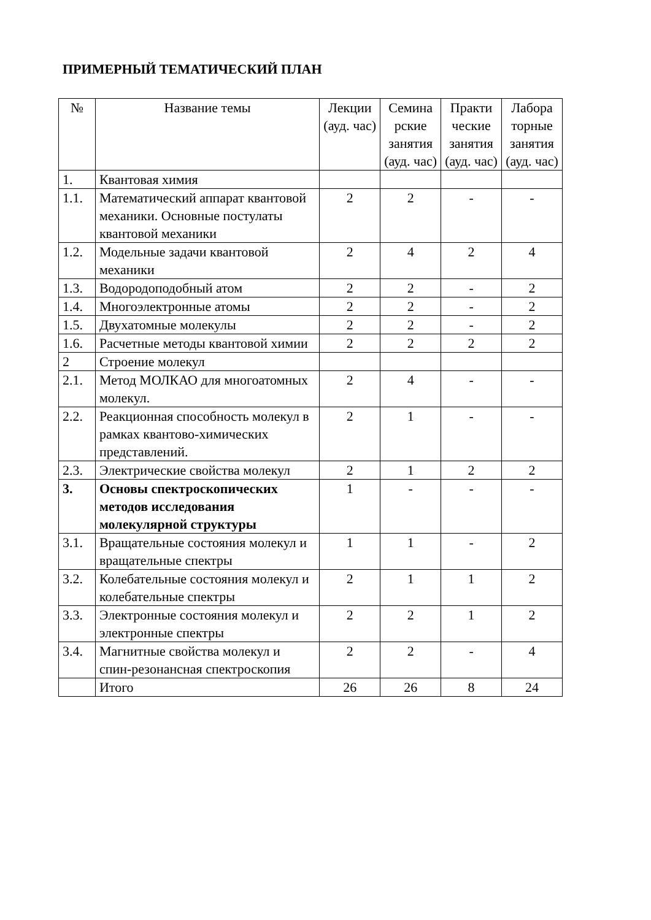ПРИМЕРНЫЙ ТЕМАТИЧЕСКИЙ ПЛАН
| № | Название темы | Лекции (ауд. час) | Семина рские занятия (ауд. час) | Практи ческие занятия (ауд. час) | Лабора торные занятия (ауд. час) |
| --- | --- | --- | --- | --- | --- |
| 1. | Квантовая химия | | | | |
| 1.1. | Математический аппарат квантовой механики. Основные постулаты квантовой механики | 2 | 2 | - | - |
| 1.2. | Модельные задачи квантовой механики | 2 | 4 | 2 | 4 |
| 1.3. | Водородоподобный атом | 2 | 2 | - | 2 |
| 1.4. | Многоэлектронные атомы | 2 | 2 | - | 2 |
| 1.5. | Двухатомные молекулы | 2 | 2 | - | 2 |
| 1.6. | Расчетные методы квантовой химии | 2 | 2 | 2 | 2 |
| 2 | Строение молекул | | | | |
| 2.1. | Метод МОЛКАО для многоатомных молекул. | 2 | 4 | - | - |
| 2.2. | Реакционная способность молекул в рамках квантово-химических представлений. | 2 | 1 | - | - |
| 2.3. | Электрические свойства молекул | 2 | 1 | 2 | 2 |
| 3. | Основы спектроскопических методов исследования молекулярной структуры | 1 | - | - | - |
| 3.1. | Вращательные состояния молекул и вращательные спектры | 1 | 1 | - | 2 |
| 3.2. | Колебательные состояния молекул и колебательные спектры | 2 | 1 | 1 | 2 |
| 3.3. | Электронные состояния молекул и электронные спектры | 2 | 2 | 1 | 2 |
| 3.4. | Магнитные свойства молекул и спин-резонансная спектроскопия | 2 | 2 | - | 4 |
| | Итого | 26 | 26 | 8 | 24 |